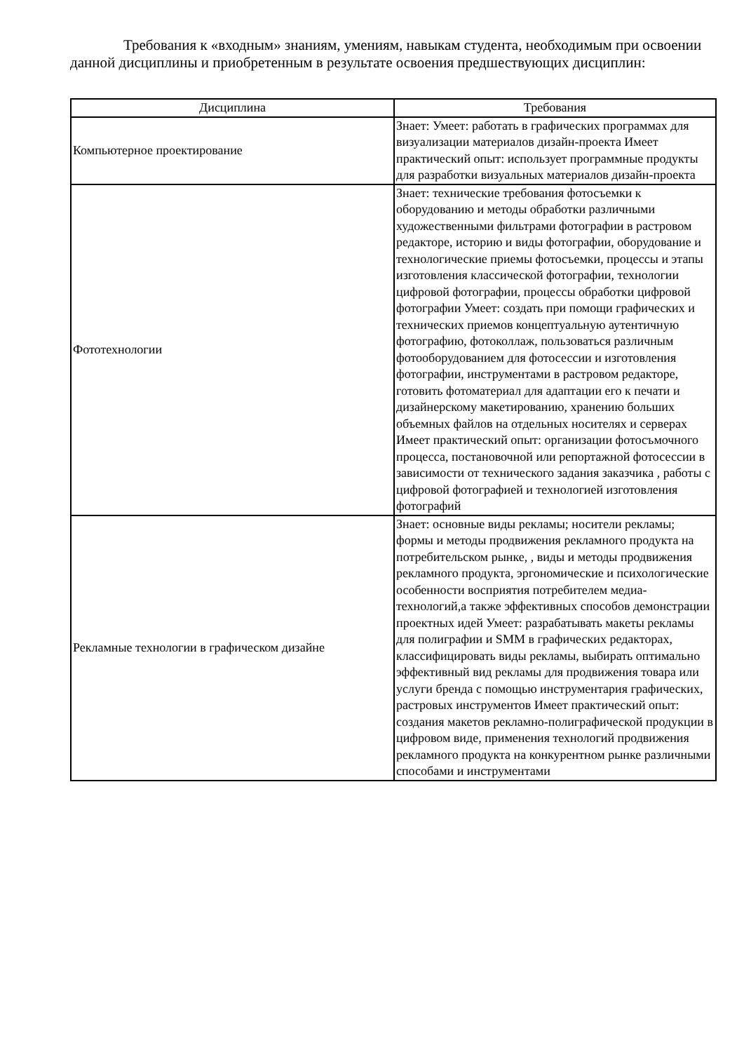Требования к «входным» знаниям, умениям, навыкам студента, необходимым при освоении данной дисциплины и приобретенным в результате освоения предшествующих дисциплин:
| Дисциплина | Требования |
| --- | --- |
| Компьютерное проектирование | Знает: Умеет: работать в графических программах для визуализации материалов дизайн-проекта Имеет практический опыт: использует программные продукты для разработки визуальных материалов дизайн-проекта |
| Фототехнологии | Знает: технические требования фотосъемки к оборудованию и методы обработки различными художественными фильтрами фотографии в растровом редакторе, историю и виды фотографии, оборудование и технологические приемы фотосъемки, процессы и этапы изготовления классической фотографии, технологии цифровой фотографии, процессы обработки цифровой фотографии Умеет: создать при помощи графических и технических приемов концептуальную аутентичную фотографию, фотоколлаж, пользоваться различным фотооборудованием для фотосессии и изготовления фотографии, инструментами в растровом редакторе, готовить фотоматериал для адаптации его к печати и дизайнерскому макетированию, хранению больших объемных файлов на отдельных носителях и серверах Имеет практический опыт: организации фотосъмочного процесса, постановочной или репортажной фотосессии в зависимости от технического задания заказчика , работы с цифровой фотографией и технологией изготовления фотографий |
| Рекламные технологии в графическом дизайне | Знает: основные виды рекламы; носители рекламы; формы и методы продвижения рекламного продукта на потребительском рынке, , виды и методы продвижения рекламного продукта, эргономические и психологические особенности восприятия потребителем медиа-технологий,а также эффективных способов демонстрации проектных идей Умеет: разрабатывать макеты рекламы для полиграфии и SMM в графических редакторах, классифицировать виды рекламы, выбирать оптимально эффективный вид рекламы для продвижения товара или услуги бренда с помощью инструментария графических, растровых инструментов Имеет практический опыт: создания макетов рекламно-полиграфической продукции в цифровом виде, применения технологий продвижения рекламного продукта на конкурентном рынке различными способами и инструментами |